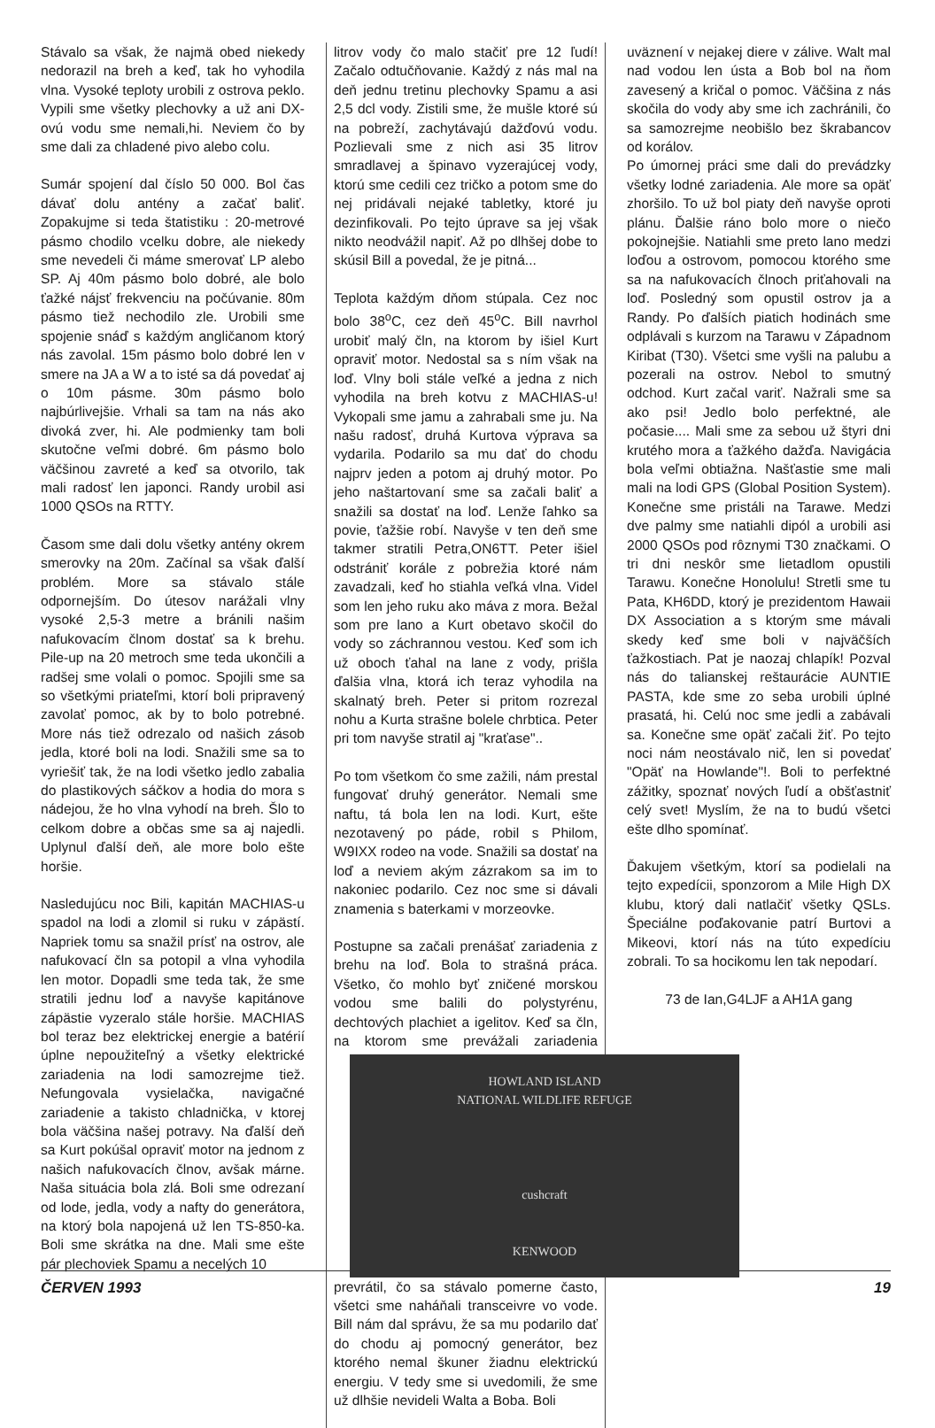Stávalo sa však, že najmä obed niekedy nedorazil na breh a keď, tak ho vyhodila vlna. Vysoké teploty urobili z ostrova peklo. Vypili sme všetky plechovky a už ani DX-ovú vodu sme nemali,hi. Neviem čo by sme dali za chladené pivo alebo colu.
Sumár spojení dal číslo 50 000. Bol čas dávať dolu antény a začať baliť. Zopakujme si teda štatistiku : 20-metrové pásmo chodilo vcelku dobre, ale niekedy sme nevedeli či máme smerovať LP alebo SP. Aj 40m pásmo bolo dobré, ale bolo ťažké nájsť frekvenciu na počúvanie. 80m pásmo tiež nechodilo zle. Urobili sme spojenie snáď s každým angličanom ktorý nás zavolal. 15m pásmo bolo dobré len v smere na JA a W a to isté sa dá povedať aj o 10m pásme. 30m pásmo bolo najbúrlivejšie. Vrhali sa tam na nás ako divoká zver, hi. Ale podmienky tam boli skutočne veľmi dobré. 6m pásmo bolo väčšinou zavreté a keď sa otvorilo, tak mali radosť len japonci. Randy urobil asi 1000 QSOs na RTTY.
Časom sme dali dolu všetky antény okrem smerovky na 20m. Začínal sa však ďalší problém. More sa stávalo stále odpornejším. Do útesov narážali vlny vysoké 2,5-3 metre a bránili našim nafukovacím člnom dostať sa k brehu. Pile-up na 20 metroch sme teda ukončili a radšej sme volali o pomoc. Spojili sme sa so všetkými priateľmi, ktorí boli pripravený zavolať pomoc, ak by to bolo potrebné. More nás tiež odrezalo od našich zásob jedla, ktoré boli na lodi. Snažili sme sa to vyriešiť tak, že na lodi všetko jedlo zabalia do plastikových sáčkov a hodia do mora s nádejou, že ho vlna vyhodí na breh. Šlo to celkom dobre a občas sme sa aj najedli. Uplynul ďalší deň, ale more bolo ešte horšie.
Nasledujúcu noc Bili, kapitán MACHIAS-u spadol na lodi a zlomil si ruku v zápästí. Napriek tomu sa snažil prísť na ostrov, ale nafukovací čln sa potopil a vlna vyhodila len motor. Dopadli sme teda tak, že sme stratili jednu loď a navyše kapitánove zápästie vyzeralo stále horšie. MACHIAS bol teraz bez elektrickej energie a batérií úplne nepoužiteľný a všetky elektrické zariadenia na lodi samozrejme tiež. Nefungovala vysielačka, navigačné zariadenie a takisto chladnička, v ktorej bola väčšina našej potravy. Na ďalší deň sa Kurt pokúšal opraviť motor na jednom z našich nafukovacích člnov, avšak márne. Naša situácia bola zlá. Boli sme odrezaní od lode, jedla, vody a nafty do generátora, na ktorý bola napojená už len TS-850-ka. Boli sme skrátka na dne. Mali sme ešte pár plechoviek Spamu a necelých 10
litrov vody čo malo stačiť pre 12 ľudí! Začalo odtučňovanie. Každý z nás mal na deň jednu tretinu plechovky Spamu a asi 2,5 dcl vody. Zistili sme, že mušle ktoré sú na pobreží, zachytávajú dažďovú vodu. Pozlievali sme z nich asi 35 litrov smradlavej a špinavo vyzerajúcej vody, ktorú sme cedili cez tričko a potom sme do nej pridávali nejaké tabletky, ktoré ju dezinfikovali. Po tejto úprave sa jej však nikto neodvážil napiť. Až po dlhšej dobe to skúsil Bill a povedal, že je pitná...
Teplota každým dňom stúpala. Cez noc bolo 38<sup>o</sup>C, cez deň 45<sup>o</sup>C. Bill navrhol urobiť malý čln, na ktorom by išiel Kurt opraviť motor. Nedostal sa s ním však na loď. Vlny boli stále veľké a jedna z nich vyhodila na breh kotvu z MACHIAS-u! Vykopali sme jamu a zahrabali sme ju. Na našu radosť, druhá Kurtova výprava sa vydarila. Podarilo sa mu dať do chodu najprv jeden a potom aj druhý motor. Po jeho naštartovaní sme sa začali baliť a snažili sa dostať na loď. Lenže ľahko sa povie, ťažšie robí. Navyše v ten deň sme takmer stratili Petra,ON6TT. Peter išiel odstrániť korále z pobrežia ktoré nám zavadzali, keď ho stiahla veľká vlna. Videl som len jeho ruku ako máva z mora. Bežal som pre lano a Kurt obetavo skočil do vody so záchrannou vestou. Keď som ich už oboch ťahal na lane z vody, prišla ďalšia vlna, ktorá ich teraz vyhodila na skalnatý breh. Peter si pritom rozrezal nohu a Kurta strašne bolele chrbtica. Peter pri tom navyše stratil aj "kraťase"..
Po tom všetkom čo sme zažili, nám prestal fungovať druhý generátor. Nemali sme naftu, tá bola len na lodi. Kurt, ešte nezotavený po páde, robil s Philom, W9IXX rodeo na vode. Snažili sa dostať na loď a neviem akým zázrakom sa im to nakoniec podarilo. Cez noc sme si dávali znamenia s baterkami v morzeovke.
Postupne sa začali prenášať zariadenia z brehu na loď. Bola to strašná práca. Všetko, čo mohlo byť zničené morskou vodou sme balili do polystyrénu, dechtových plachiet a igelitov. Keď sa čln, na HOWLAND ISLAND
NATIONAL WILDLIFE REFUGE
cushcraft
KENWOOD ktorom sme prevážali zariadenia prevrátil, čo sa stávalo pomerne často, všetci sme naháňali transceivre vo vode. Bill nám dal správu, že sa mu podarilo dať do chodu aj pomocný generátor, bez ktorého nemal škuner žiadnu elektrickú energiu. V tedy sme si uvedomili, že sme už dlhšie nevideli Walta a Boba. Boli
uväznení v nejakej diere v zálive. Walt mal nad vodou len ústa a Bob bol na ňom zavesený a kričal o pomoc. Väčšina z nás skočila do vody aby sme ich zachránili, čo sa samozrejme neobišlo bez škrabancov od korálov.
Po úmornej práci sme dali do prevádzky všetky lodné zariadenia. Ale more sa opäť zhoršilo. To už bol piaty deň navyše oproti plánu. Ďalšie ráno bolo more o niečo pokojnejšie. Natiahli sme preto lano medzi loďou a ostrovom, pomocou ktorého sme sa na nafukovacích člnoch priťahovali na loď. Posledný som opustil ostrov ja a Randy. Po ďalších piatich hodinách sme odplávali s kurzom na Tarawu v Západnom Kiribat (T30). Všetci sme vyšli na palubu a pozerali na ostrov. Nebol to smutný odchod. Kurt začal variť. Nažrali sme sa ako psi! Jedlo bolo perfektné, ale počasie.... Mali sme za sebou už štyri dni krutého mora a ťažkého dažďa. Navigácia bola veľmi obtiažna. Našťastie sme mali mali na lodi GPS (Global Position System). Konečne sme pristáli na Tarawe. Medzi dve palmy sme natiahli dipól a urobili asi 2000 QSOs pod rôznymi T30 značkami. O tri dni neskôr sme lietadlom opustili Tarawu. Konečne Honolulu! Stretli sme tu Pata, KH6DD, ktorý je prezidentom Hawaii DX Association a s ktorým sme mávali skedy keď sme boli v najväčších ťažkostiach. Pat je naozaj chlapík! Pozval nás do talianskej reštaurácie AUNTIE PASTA, kde sme zo seba urobili úplné prasatá, hi. Celú noc sme jedli a zabávali sa. Konečne sme opäť začali žiť. Po tejto noci nám neostávalo nič, len si povedať "Opäť na Howlande"!. Boli to perfektné zážitky, spoznať nových ľudí a obšťastniť celý svet! Myslím, že na to budú všetci ešte dlho spomínať.
Ďakujem všetkým, ktorí sa podielali na tejto expedícii, sponzorom a Mile High DX klubu, ktorý dali natlačiť všetky QSLs. Špeciálne poďakovanie patrí Burtovi a Mikeovi, ktorí nás na túto expedíciu zobrali. To sa hocikomu len tak nepodarí.
73 de Ian,G4LJF a AH1A gang
ČERVEN 1993 19